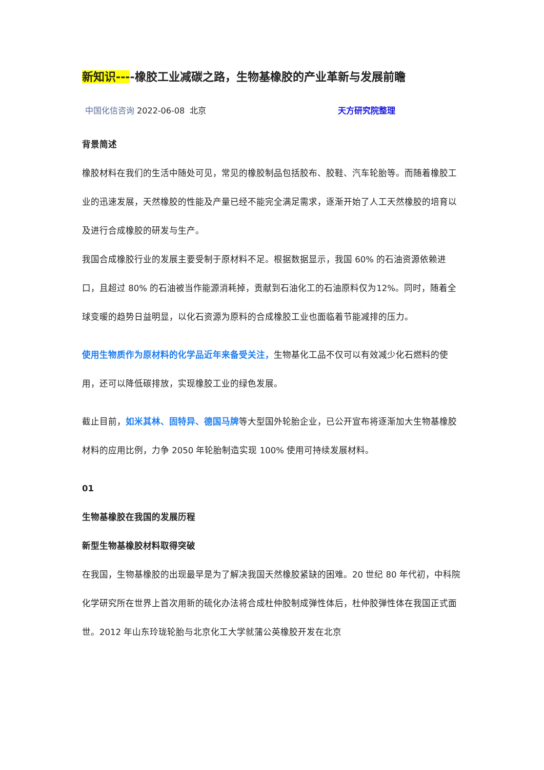新知识----橡胶工业减碳之路，生物基橡胶的产业革新与发展前瞻
中国化信咨询 2022-06-08 北京 天方研究院整理
背景简述
橡胶材料在我们的生活中随处可见，常见的橡胶制品包括胶布、胶鞋、汽车轮胎等。而随着橡胶工业的迅速发展，天然橡胶的性能及产量已经不能完全满足需求，逐渐开始了人工天然橡胶的培育以及进行合成橡胶的研发与生产。
我国合成橡胶行业的发展主要受制于原材料不足。根据数据显示，我国 60% 的石油资源依赖进口，且超过 80% 的石油被当作能源消耗掉，贡献到石油化工的石油原料仅为12%。同时，随着全球变暖的趋势日益明显，以化石资源为原料的合成橡胶工业也面临着节能减排的压力。
使用生物质作为原材料的化学品近年来备受关注，生物基化工品不仅可以有效减少化石燃料的使用，还可以降低碳排放，实现橡胶工业的绿色发展。
截止目前，如米其林、固特异、德国马牌等大型国外轮胎企业，已公开宣布将逐渐加大生物基橡胶材料的应用比例，力争 2050 年轮胎制造实现 100% 使用可持续发展材料。
01
生物基橡胶在我国的发展历程
新型生物基橡胶材料取得突破
在我国，生物基橡胶的出现最早是为了解决我国天然橡胶紧缺的困难。20 世纪 80 年代初，中科院化学研究所在世界上首次用新的硫化办法将合成杜仲胶制成弹性体后，杜仲胶弹性体在我国正式面世。2012 年山东玲珑轮胎与北京化工大学就蒲公英橡胶开发在北京